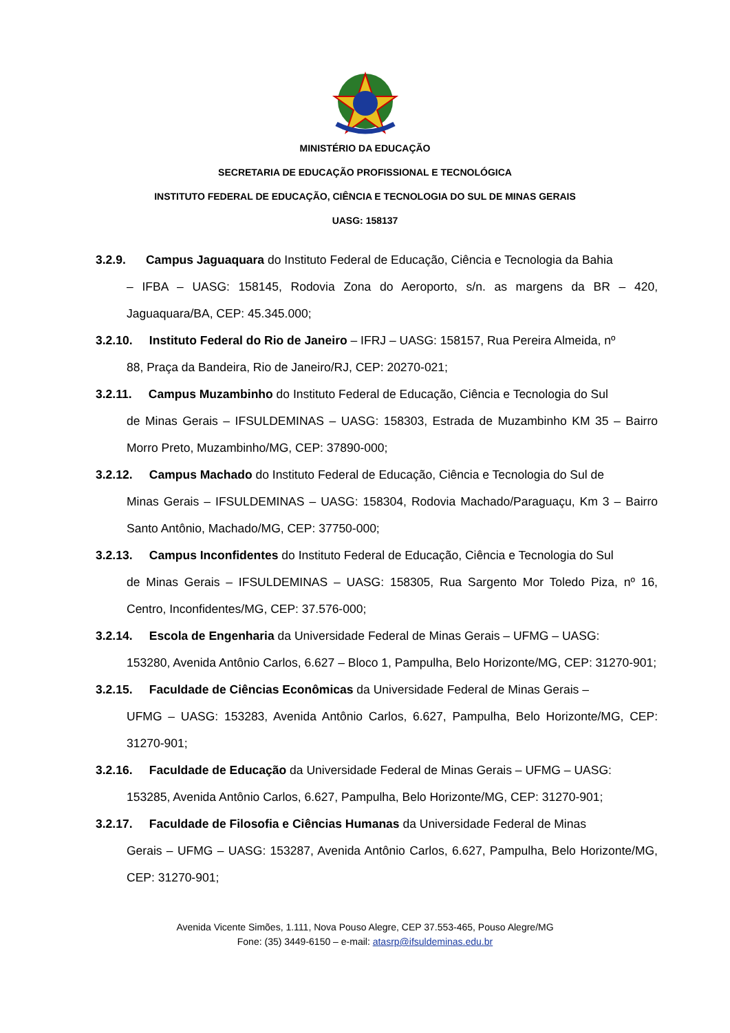MINISTÉRIO DA EDUCAÇÃO
SECRETARIA DE EDUCAÇÃO PROFISSIONAL E TECNOLÓGICA
INSTITUTO FEDERAL DE EDUCAÇÃO, CIÊNCIA E TECNOLOGIA DO SUL DE MINAS GERAIS
UASG: 158137
3.2.9. Campus Jaguaquara do Instituto Federal de Educação, Ciência e Tecnologia da Bahia
– IFBA – UASG: 158145, Rodovia Zona do Aeroporto, s/n. as margens da BR – 420, Jaguaquara/BA, CEP: 45.345.000;
3.2.10. Instituto Federal do Rio de Janeiro – IFRJ – UASG: 158157, Rua Pereira Almeida, nº
88, Praça da Bandeira, Rio de Janeiro/RJ, CEP: 20270-021;
3.2.11. Campus Muzambinho do Instituto Federal de Educação, Ciência e Tecnologia do Sul
de Minas Gerais – IFSULDEMINAS – UASG: 158303, Estrada de Muzambinho KM 35 – Bairro Morro Preto, Muzambinho/MG, CEP: 37890-000;
3.2.12. Campus Machado do Instituto Federal de Educação, Ciência e Tecnologia do Sul de
Minas Gerais – IFSULDEMINAS – UASG: 158304, Rodovia Machado/Paraguaçu, Km 3 – Bairro Santo Antônio, Machado/MG, CEP: 37750-000;
3.2.13. Campus Inconfidentes do Instituto Federal de Educação, Ciência e Tecnologia do Sul
de Minas Gerais – IFSULDEMINAS – UASG: 158305, Rua Sargento Mor Toledo Piza, nº 16, Centro, Inconfidentes/MG, CEP: 37.576-000;
3.2.14. Escola de Engenharia da Universidade Federal de Minas Gerais – UFMG – UASG:
153280, Avenida Antônio Carlos, 6.627 – Bloco 1, Pampulha, Belo Horizonte/MG, CEP: 31270-901;
3.2.15. Faculdade de Ciências Econômicas da Universidade Federal de Minas Gerais –
UFMG – UASG: 153283, Avenida Antônio Carlos, 6.627, Pampulha, Belo Horizonte/MG, CEP: 31270-901;
3.2.16. Faculdade de Educação da Universidade Federal de Minas Gerais – UFMG – UASG:
153285, Avenida Antônio Carlos, 6.627, Pampulha, Belo Horizonte/MG, CEP: 31270-901;
3.2.17. Faculdade de Filosofia e Ciências Humanas da Universidade Federal de Minas
Gerais – UFMG – UASG: 153287, Avenida Antônio Carlos, 6.627, Pampulha, Belo Horizonte/MG, CEP: 31270-901;
Avenida Vicente Simões, 1.111, Nova Pouso Alegre, CEP 37.553-465, Pouso Alegre/MG
Fone: (35) 3449-6150 – e-mail: atasrp@ifsuldeminas.edu.br